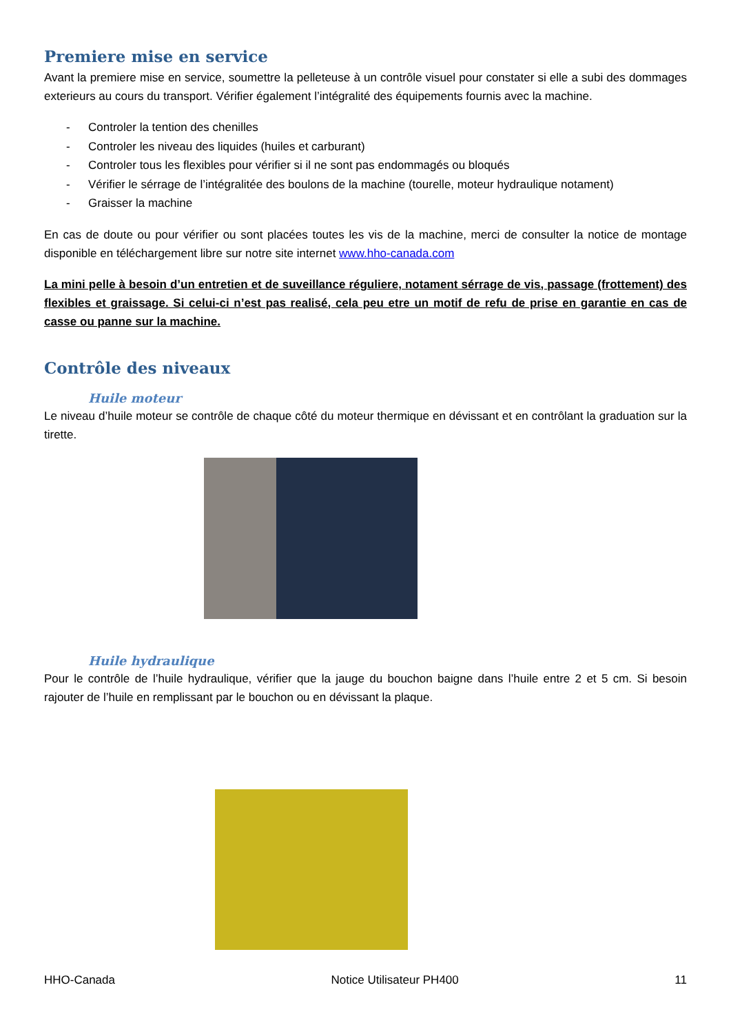Premiere mise en service
Avant la premiere mise en service, soumettre la pelleteuse à un contrôle visuel pour constater si elle a subi des dommages exterieurs au cours du transport. Vérifier également l’intégralité des équipements fournis avec la machine.
- Controler la tention des chenilles
- Controler les niveau des liquides (huiles et carburant)
- Controler tous les flexibles pour vérifier si il ne sont pas endommagés ou bloqués
- Vérifier le sérrage de l’intégralitée des boulons de la machine (tourelle, moteur hydraulique notament)
- Graisser la machine
En cas de doute ou pour vérifier ou sont placées toutes les vis de la machine, merci de consulter la notice de montage disponible en téléchargement libre sur notre site internet www.hho-canada.com
La mini pelle à besoin d’un entretien et de suveillance réguliere, notament sérrage de vis, passage (frottement) des flexibles et graissage. Si celui-ci n’est pas realisé, cela peu etre un motif de refu de prise en garantie en cas de casse ou panne sur la machine.
Contrôle des niveaux
Huile moteur
Le niveau d’huile moteur se contrôle de chaque côté du moteur thermique en dévissant et en contrôlant la graduation sur la tirette.
Huile hydraulique
Pour le contrôle de l’huile hydraulique, vérifier que la jauge du bouchon baigne dans l’huile entre 2 et 5 cm. Si besoin rajouter de l’huile en remplissant par le bouchon ou en dévissant la plaque.
HHO-Canada Notice Utilisateur PH400 11